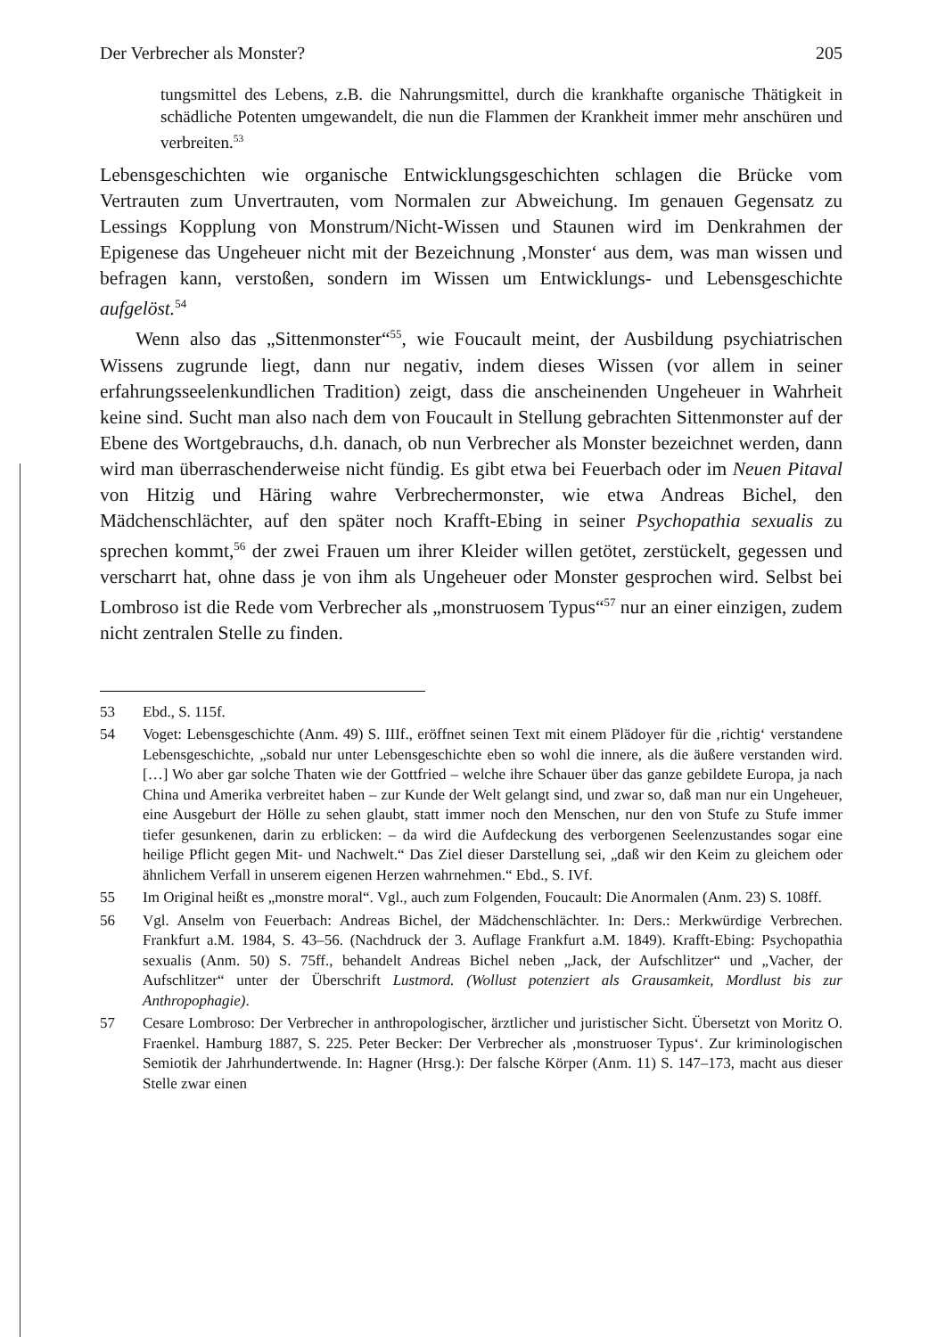Der Verbrecher als Monster? 205
tungsmittel des Lebens, z.B. die Nahrungsmittel, durch die krankhafte organische Thätigkeit in schädliche Potenten umgewandelt, die nun die Flammen der Krankheit immer mehr anschüren und verbreiten.<sup>53</sup>
Lebensgeschichten wie organische Entwicklungsgeschichten schlagen die Brücke vom Vertrauten zum Unvertrauten, vom Normalen zur Abweichung. Im genauen Gegensatz zu Lessings Kopplung von Monstrum/Nicht-Wissen und Staunen wird im Denkrahmen der Epigenese das Ungeheuer nicht mit der Bezeichnung ‚Monster‘ aus dem, was man wissen und befragen kann, verstoßen, sondern im Wissen um Entwicklungs- und Lebensgeschichte aufgelöst.<sup>54</sup>
Wenn also das „Sittenmonster“<sup>55</sup>, wie Foucault meint, der Ausbildung psychiatrischen Wissens zugrunde liegt, dann nur negativ, indem dieses Wissen (vor allem in seiner erfahrungsseelenkundlichen Tradition) zeigt, dass die anscheinenden Ungeheuer in Wahrheit keine sind. Sucht man also nach dem von Foucault in Stellung gebrachten Sittenmonster auf der Ebene des Wortgebrauchs, d.h. danach, ob nun Verbrecher als Monster bezeichnet werden, dann wird man überraschenderweise nicht fündig. Es gibt etwa bei Feuerbach oder im Neuen Pitaval von Hitzig und Häring wahre Verbrechermonster, wie etwa Andreas Bichel, den Mädchenschlächter, auf den später noch Krafft-Ebing in seiner Psychopathia sexualis zu sprechen kommt,<sup>56</sup> der zwei Frauen um ihrer Kleider willen getötet, zerstückelt, gegessen und verscharrt hat, ohne dass je von ihm als Ungeheuer oder Monster gesprochen wird. Selbst bei Lombroso ist die Rede vom Verbrecher als „monstruosem Typus“<sup>57</sup> nur an einer einzigen, zudem nicht zentralen Stelle zu finden.
53 Ebd., S. 115f.
54 Voget: Lebensgeschichte (Anm. 49) S. IIIf., eröffnet seinen Text mit einem Plädoyer für die ‚richtig‘ verstandene Lebensgeschichte, „sobald nur unter Lebensgeschichte eben so wohl die innere, als die äußere verstanden wird. […] Wo aber gar solche Thaten wie der Gottfried – welche ihre Schauer über das ganze gebildete Europa, ja nach China und Amerika verbreitet haben – zur Kunde der Welt gelangt sind, und zwar so, daß man nur ein Ungeheuer, eine Ausgeburt der Hölle zu sehen glaubt, statt immer noch den Menschen, nur den von Stufe zu Stufe immer tiefer gesunkenen, darin zu erblicken: – da wird die Aufdeckung des verborgenen Seelenzustandes sogar eine heilige Pflicht gegen Mit- und Nachwelt.“ Das Ziel dieser Darstellung sei, „daß wir den Keim zu gleichem oder ähnlichem Verfall in unserem eigenen Herzen wahrnehmen.“ Ebd., S. IVf.
55 Im Original heißt es „monstre moral“. Vgl., auch zum Folgenden, Foucault: Die Anormalen (Anm. 23) S. 108ff.
56 Vgl. Anselm von Feuerbach: Andreas Bichel, der Mädchenschlächter. In: Ders.: Merkwürdige Verbrechen. Frankfurt a.M. 1984, S. 43–56. (Nachdruck der 3. Auflage Frankfurt a.M. 1849). Krafft-Ebing: Psychopathia sexualis (Anm. 50) S. 75ff., behandelt Andreas Bichel neben „Jack, der Aufschlitzer“ und „Vacher, der Aufschlitzer“ unter der Überschrift Lustmord. (Wollust potenziert als Grausamkeit, Mordlust bis zur Anthropophagie).
57 Cesare Lombroso: Der Verbrecher in anthropologischer, ärztlicher und juristischer Sicht. Übersetzt von Moritz O. Fraenkel. Hamburg 1887, S. 225. Peter Becker: Der Verbrecher als ‚monstruoser Typus‘. Zur kriminologischen Semiotik der Jahrhundertwende. In: Hagner (Hrsg.): Der falsche Körper (Anm. 11) S. 147–173, macht aus dieser Stelle zwar einen